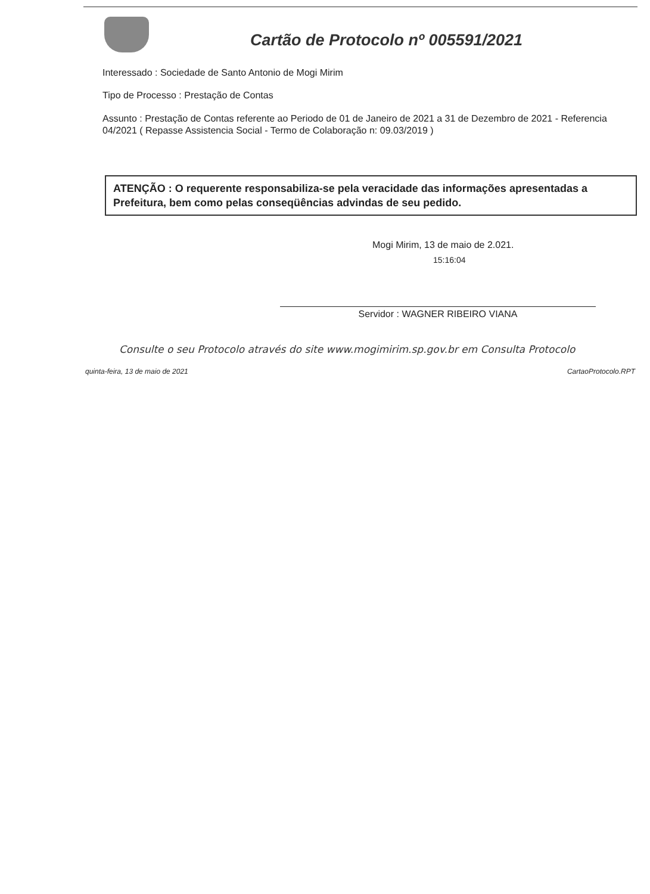Cartão de Protocolo nº 005591/2021
Interessado : Sociedade de Santo Antonio de Mogi Mirim
Tipo de Processo : Prestação de Contas
Assunto : Prestação de Contas referente ao Periodo de 01 de Janeiro de 2021 a 31 de Dezembro de 2021 - Referencia 04/2021 ( Repasse Assistencia Social - Termo de Colaboração n: 09.03/2019 )
ATENÇÃO : O requerente responsabiliza-se pela veracidade das informações apresentadas a Prefeitura, bem como pelas conseqüências advindas de seu pedido.
Mogi Mirim, 13 de maio de 2.021.
15:16:04
Servidor : WAGNER RIBEIRO VIANA
Consulte o seu Protocolo através do site www.mogimirim.sp.gov.br em Consulta Protocolo
quinta-feira, 13 de maio de 2021 CartaoProtocolo.RPT